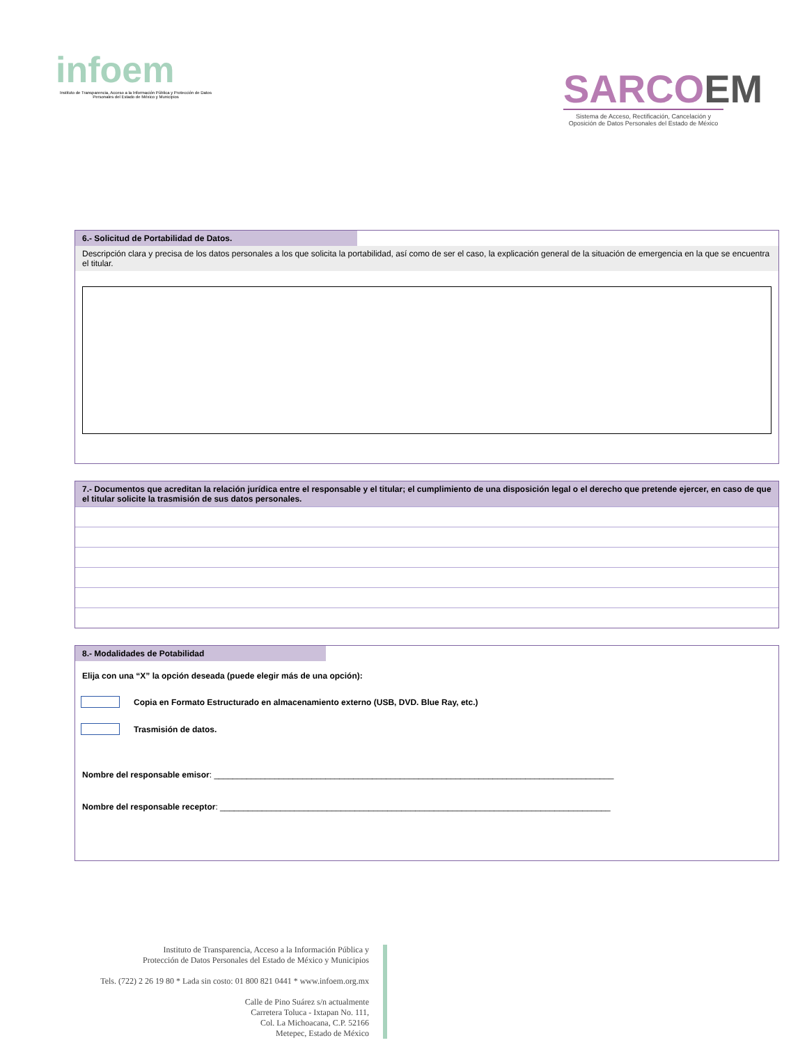infoem
Instituto de Transparencia, Acceso a la Información Pública y Protección de Datos Personales del Estado de México y Municipios
SARCOEM
Sistema de Acceso, Rectificación, Cancelación y Oposición de Datos Personales del Estado de México
6.- Solicitud de Portabilidad de Datos.
Descripción clara y precisa de los datos personales a los que solicita la portabilidad, así como de ser el caso, la explicación general de la situación de emergencia en la que se encuentra el titular.
7.- Documentos que acreditan la relación jurídica entre el responsable y el titular; el cumplimiento de una disposición legal o el derecho que pretende ejercer, en caso de que el titular solicite la trasmisión de sus datos personales.
8.- Modalidades de Potabilidad
Elija con una “X” la opción deseada (puede elegir más de una opción):
Copia en Formato Estructurado en almacenamiento externo (USB, DVD. Blue Ray, etc.)
Trasmisión de datos.
Nombre del responsable emisor: ______________________________________________________________________________________
Nombre del responsable receptor: ____________________________________________________________________________________
Instituto de Transparencia, Acceso a la Información Pública y
Protección de Datos Personales del Estado de México y Municipios
Tels. (722) 2 26 19 80 * Lada sin costo: 01 800 821 0441 * www.infoem.org.mx
Calle de Pino Suárez s/n actualmente
Carretera Toluca - Ixtapan No. 111,
Col. La Michoacana, C.P. 52166
Metepec, Estado de México